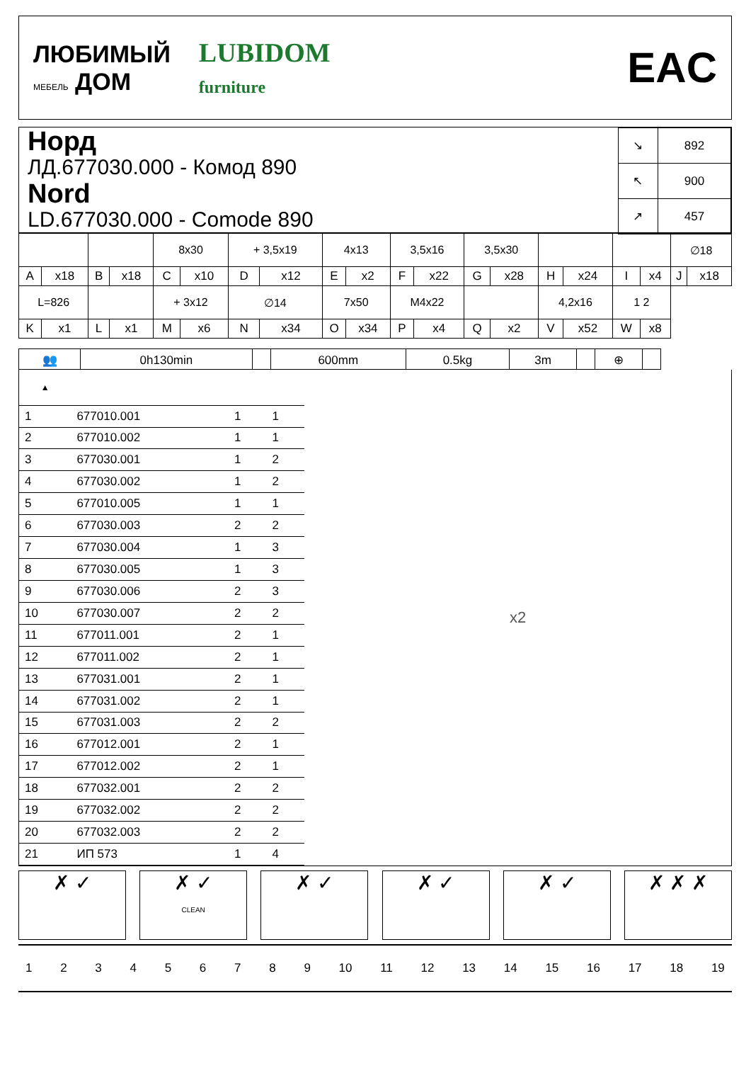ЛЮБИМЫЙ
МЕБЕЛЬ ДОМ
LUBIDOM
furniture
EAC
Норд
ЛД.677030.000 - Комод 890
Nord
LD.677030.000 - Comode 890
| ↘ | 892 |
| ↖ | 900 |
| ↗ | 457 |
| | | | | 8x30 | | + 3,5x19 | | 4x13 | | 3,5x16 | | 3,5x30 | | | | | | ∅18 | |
| A | x18 | B | x18 | C | x10 | D | x12 | E | x2 | F | x22 | G | x28 | H | x24 | I | x4 | J | x18 |
| L=826 | | | | + 3x12 | | ∅14 | | 7x50 | | M4x22 | | | | 4,2x16 | | 1 2 | | | |
| K | x1 | L | x1 | M | x6 | N | x34 | O | x34 | P | x4 | Q | x2 | V | x52 | W | x8 | | |
| 👥 | 0h130min | | 600mm | 0.5kg | 3m | | ⊕ | |
| ▲ | | | |
| --- | --- | --- | --- |
| 1 | 677010.001 | 1 | 1 |
| 2 | 677010.002 | 1 | 1 |
| 3 | 677030.001 | 1 | 2 |
| 4 | 677030.002 | 1 | 2 |
| 5 | 677010.005 | 1 | 1 |
| 6 | 677030.003 | 2 | 2 |
| 7 | 677030.004 | 1 | 3 |
| 8 | 677030.005 | 1 | 3 |
| 9 | 677030.006 | 2 | 3 |
| 10 | 677030.007 | 2 | 2 |
| 11 | 677011.001 | 2 | 1 |
| 12 | 677011.002 | 2 | 1 |
| 13 | 677031.001 | 2 | 1 |
| 14 | 677031.002 | 2 | 1 |
| 15 | 677031.003 | 2 | 2 |
| 16 | 677012.001 | 2 | 1 |
| 17 | 677012.002 | 2 | 1 |
| 18 | 677032.001 | 2 | 2 |
| 19 | 677032.002 | 2 | 2 |
| 20 | 677032.003 | 2 | 2 |
| 21 | ИП 573 | 1 | 4 |
x2
✗ ✓ ✗ ✓
CLEAN
✗ ✓ ✗ ✓ ✗ ✓ ✗ ✗ ✗
123456789 10 11 12 13 14 15 16 17 18 19